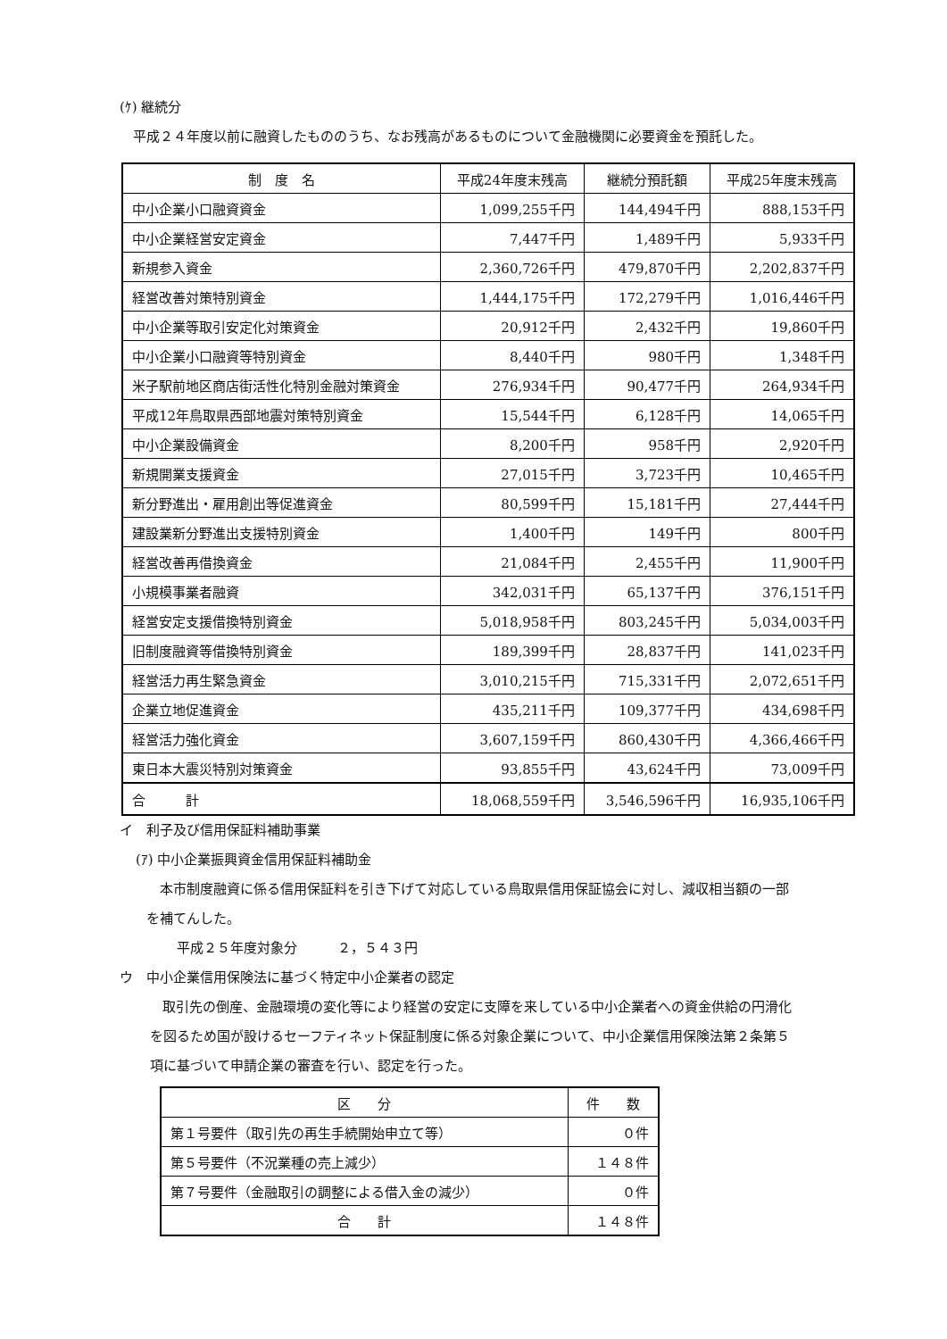(ｹ) 継続分
平成２４年度以前に融資したもののうち、なお残高があるものについて金融機関に必要資金を預託した。
| 制 度 名 | 平成24年度末残高 | 継続分預託額 | 平成25年度末残高 |
| --- | --- | --- | --- |
| 中小企業小口融資資金 | 1,099,255千円 | 144,494千円 | 888,153千円 |
| 中小企業経営安定資金 | 7,447千円 | 1,489千円 | 5,933千円 |
| 新規参入資金 | 2,360,726千円 | 479,870千円 | 2,202,837千円 |
| 経営改善対策特別資金 | 1,444,175千円 | 172,279千円 | 1,016,446千円 |
| 中小企業等取引安定化対策資金 | 20,912千円 | 2,432千円 | 19,860千円 |
| 中小企業小口融資等特別資金 | 8,440千円 | 980千円 | 1,348千円 |
| 米子駅前地区商店街活性化特別金融対策資金 | 276,934千円 | 90,477千円 | 264,934千円 |
| 平成12年鳥取県西部地震対策特別資金 | 15,544千円 | 6,128千円 | 14,065千円 |
| 中小企業設備資金 | 8,200千円 | 958千円 | 2,920千円 |
| 新規開業支援資金 | 27,015千円 | 3,723千円 | 10,465千円 |
| 新分野進出・雇用創出等促進資金 | 80,599千円 | 15,181千円 | 27,444千円 |
| 建設業新分野進出支援特別資金 | 1,400千円 | 149千円 | 800千円 |
| 経営改善再借換資金 | 21,084千円 | 2,455千円 | 11,900千円 |
| 小規模事業者融資 | 342,031千円 | 65,137千円 | 376,151千円 |
| 経営安定支援借換特別資金 | 5,018,958千円 | 803,245千円 | 5,034,003千円 |
| 旧制度融資等借換特別資金 | 189,399千円 | 28,837千円 | 141,023千円 |
| 経営活力再生緊急資金 | 3,010,215千円 | 715,331千円 | 2,072,651千円 |
| 企業立地促進資金 | 435,211千円 | 109,377千円 | 434,698千円 |
| 経営活力強化資金 | 3,607,159千円 | 860,430千円 | 4,366,466千円 |
| 東日本大震災特別対策資金 | 93,855千円 | 43,624千円 | 73,009千円 |
| 合 計 | 18,068,559千円 | 3,546,596千円 | 16,935,106千円 |
イ　利子及び信用保証料補助事業
(ｱ) 中小企業振興資金信用保証料補助金
本市制度融資に係る信用保証料を引き下げて対応している鳥取県信用保証協会に対し、減収相当額の一部
を補てんした。
平成２５年度対象分　　　２，５４３円
ウ　中小企業信用保険法に基づく特定中小企業者の認定
取引先の倒産、金融環境の変化等により経営の安定に支障を来している中小企業者への資金供給の円滑化
を図るため国が設けるセーフティネット保証制度に係る対象企業について、中小企業信用保険法第２条第５
項に基づいて申請企業の審査を行い、認定を行った。
| 区 分 | 件 数 |
| --- | --- |
| 第１号要件（取引先の再生手続開始申立て等） | ０件 |
| 第５号要件（不況業種の売上減少） | １４８件 |
| 第７号要件（金融取引の調整による借入金の減少） | ０件 |
| 合 計 | １４８件 |